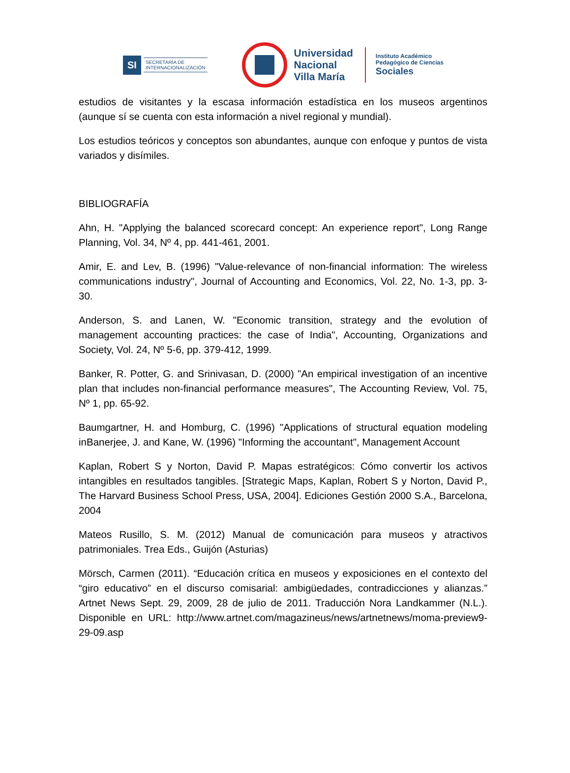SI
SECRETARÍA DE
INTERNACIONALIZACIÓN
Universidad
Nacional
Villa María
Instituto Académico
Pedagógico de Ciencias
Sociales
estudios de visitantes y la escasa información estadística en los museos argentinos (aunque sí se cuenta con esta información a nivel regional y mundial).
Los estudios teóricos y conceptos son abundantes, aunque con enfoque y puntos de vista variados y disímiles.
BIBLIOGRAFÍA
Ahn, H. "Applying the balanced scorecard concept: An experience report", Long Range Planning, Vol. 34, Nº 4, pp. 441-461, 2001.
Amir, E. and Lev, B. (1996) "Value-relevance of non-financial information: The wireless communications industry", Journal of Accounting and Economics, Vol. 22, No. 1-3, pp. 3-30.
Anderson, S. and Lanen, W. "Economic transition, strategy and the evolution of management accounting practices: the case of India", Accounting, Organizations and Society, Vol. 24, Nº 5-6, pp. 379-412, 1999.
Banker, R. Potter, G. and Srinivasan, D. (2000) "An empirical investigation of an incentive plan that includes non-financial performance measures", The Accounting Review, Vol. 75, Nº 1, pp. 65-92.
Baumgartner, H. and Homburg, C. (1996) "Applications of structural equation modeling inBanerjee, J. and Kane, W. (1996) "Informing the accountant", Management Account
Kaplan, Robert S y Norton, David P. Mapas estratégicos: Cómo convertir los activos intangibles en resultados tangibles. [Strategic Maps, Kaplan, Robert S y Norton, David P., The Harvard Business School Press, USA, 2004]. Ediciones Gestión 2000 S.A., Barcelona, 2004
Mateos Rusillo, S. M. (2012) Manual de comunicación para museos y atractivos patrimoniales. Trea Eds., Guijón (Asturias)
Mörsch, Carmen (2011). “Educación crítica en museos y exposiciones en el contexto del “giro educativo” en el discurso comisarial: ambigüedades, contradicciones y alianzas.” Artnet News Sept. 29, 2009, 28 de julio de 2011. Traducción Nora Landkammer (N.L.). Disponible en URL: http://www.artnet.com/magazineus/news/artnetnews/moma-preview9-29-09.asp